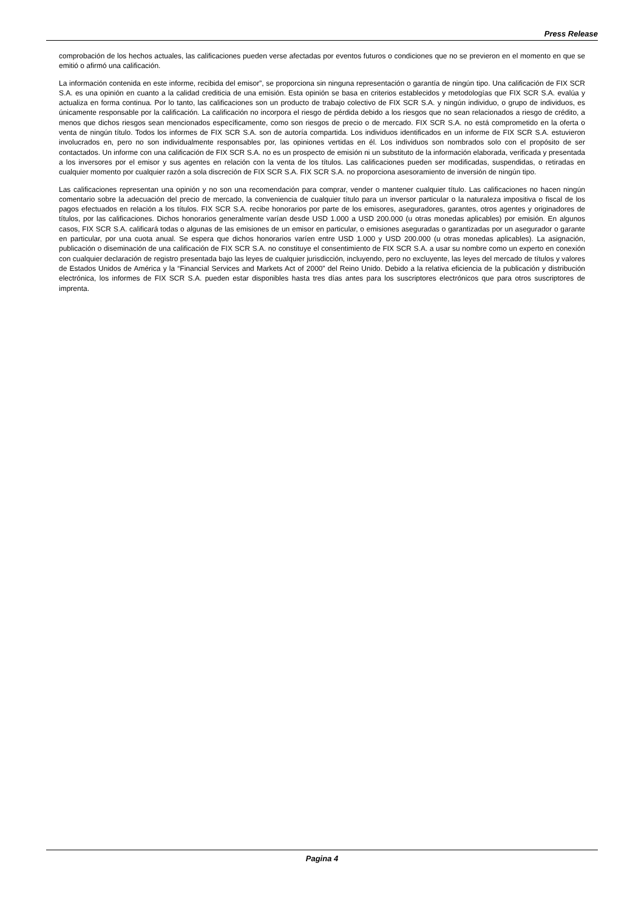Press Release
comprobación de los hechos actuales, las calificaciones pueden verse afectadas por eventos futuros o condiciones que no se previeron en el momento en que se emitió o afirmó una calificación.
La información contenida en este informe, recibida del emisor”, se proporciona sin ninguna representación o garantía de ningún tipo. Una calificación de FIX SCR S.A. es una opinión en cuanto a la calidad crediticia de una emisión. Esta opinión se basa en criterios establecidos y metodologías que FIX SCR S.A. evalúa y actualiza en forma continua. Por lo tanto, las calificaciones son un producto de trabajo colectivo de FIX SCR S.A. y ningún individuo, o grupo de individuos, es únicamente responsable por la calificación. La calificación no incorpora el riesgo de pérdida debido a los riesgos que no sean relacionados a riesgo de crédito, a menos que dichos riesgos sean mencionados específicamente, como son riesgos de precio o de mercado. FIX SCR S.A. no está comprometido en la oferta o venta de ningún título. Todos los informes de FIX SCR S.A. son de autoría compartida. Los individuos identificados en un informe de FIX SCR S.A. estuvieron involucrados en, pero no son individualmente responsables por, las opiniones vertidas en él. Los individuos son nombrados solo con el propósito de ser contactados. Un informe con una calificación de FIX SCR S.A. no es un prospecto de emisión ni un substituto de la información elaborada, verificada y presentada a los inversores por el emisor y sus agentes en relación con la venta de los títulos. Las calificaciones pueden ser modificadas, suspendidas, o retiradas en cualquier momento por cualquier razón a sola discreción de FIX SCR S.A. FIX SCR S.A. no proporciona asesoramiento de inversión de ningún tipo.
Las calificaciones representan una opinión y no son una recomendación para comprar, vender o mantener cualquier título. Las calificaciones no hacen ningún comentario sobre la adecuación del precio de mercado, la conveniencia de cualquier título para un inversor particular o la naturaleza impositiva o fiscal de los pagos efectuados en relación a los títulos. FIX SCR S.A. recibe honorarios por parte de los emisores, aseguradores, garantes, otros agentes y originadores de títulos, por las calificaciones. Dichos honorarios generalmente varían desde USD 1.000 a USD 200.000 (u otras monedas aplicables) por emisión. En algunos casos, FIX SCR S.A. calificará todas o algunas de las emisiones de un emisor en particular, o emisiones aseguradas o garantizadas por un asegurador o garante en particular, por una cuota anual. Se espera que dichos honorarios varíen entre USD 1.000 y USD 200.000 (u otras monedas aplicables). La asignación, publicación o diseminación de una calificación de FIX SCR S.A. no constituye el consentimiento de FIX SCR S.A. a usar su nombre como un experto en conexión con cualquier declaración de registro presentada bajo las leyes de cualquier jurisdicción, incluyendo, pero no excluyente, las leyes del mercado de títulos y valores de Estados Unidos de América y la “Financial Services and Markets Act of 2000” del Reino Unido. Debido a la relativa eficiencia de la publicación y distribución electrónica, los informes de FIX SCR S.A. pueden estar disponibles hasta tres días antes para los suscriptores electrónicos que para otros suscriptores de imprenta.
Pagina 4